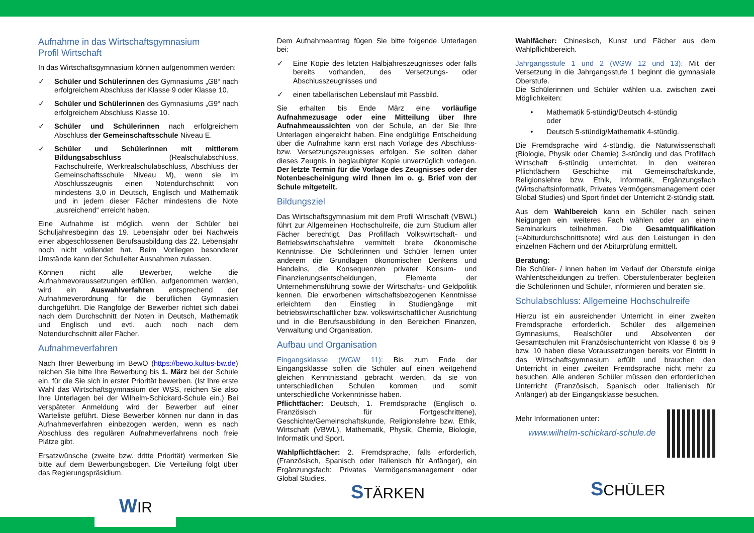Aufnahme in das Wirtschaftsgymnasium
Profil Wirtschaft
In das Wirtschaftsgymnasium können aufgenommen werden:
✓ Schüler und Schülerinnen des Gymnasiums „G8“ nach erfolgreichem Abschluss der Klasse 9 oder Klasse 10.
✓ Schüler und Schülerinnen des Gymnasiums „G9“ nach erfolgreichem Abschluss Klasse 10.
✓ Schüler und Schülerinnen nach erfolgreichem Abschluss der Gemeinschaftsschule Niveau E.
✓ Schüler und Schülerinnen mit mittlerem Bildungsabschluss (Realschulabschluss, Fachschulreife, Werkrealschulabschluss, Abschluss der Gemeinschaftsschule Niveau M), wenn sie im Abschlusszeugnis einen Notendurchschnitt von mindestens 3,0 in Deutsch, Englisch und Mathematik und in jedem dieser Fächer mindestens die Note „ausreichend“ erreicht haben.
Eine Aufnahme ist möglich, wenn der Schüler bei Schuljahresbeginn das 19. Lebensjahr oder bei Nachweis einer abgeschlossenen Berufsausbildung das 22. Lebensjahr noch nicht vollendet hat. Beim Vorliegen besonderer Umstände kann der Schulleiter Ausnahmen zulassen.
Können nicht alle Bewerber, welche die Aufnahmevoraussetzungen erfüllen, aufgenommen werden, wird ein Auswahlverfahren entsprechend der Aufnahmeverordnung für die beruflichen Gymnasien durchgeführt. Die Rangfolge der Bewerber richtet sich dabei nach dem Durchschnitt der Noten in Deutsch, Mathematik und Englisch und evtl. auch noch nach dem Notendurchschnitt aller Fächer.
Aufnahmeverfahren
Nach Ihrer Bewerbung im BewO (https://bewo.kultus-bw.de) reichen Sie bitte Ihre Bewerbung bis 1. März bei der Schule ein, für die Sie sich in erster Priorität bewerben. (Ist Ihre erste Wahl das Wirtschaftsgymnasium der WSS, reichen Sie also Ihre Unterlagen bei der Wilhelm-Schickard-Schule ein.) Bei verspäteter Anmeldung wird der Bewerber auf einer Warteliste geführt. Diese Bewerber können nur dann in das Aufnahmeverfahren einbezogen werden, wenn es nach Abschluss des regulären Aufnahmeverfahrens noch freie Plätze gibt.
Ersatzwünsche (zweite bzw. dritte Priorität) vermerken Sie bitte auf dem Bewerbungsbogen. Die Verteilung folgt über das Regierungspräsidium.
Dem Aufnahmeantrag fügen Sie bitte folgende Unterlagen bei:
✓ Eine Kopie des letzten Halbjahreszeugnisses oder falls bereits vorhanden, des Versetzungs- oder Abschlusszeugnisses und
✓ einen tabellarischen Lebenslauf mit Passbild.
Sie erhalten bis Ende März eine vorläufige Aufnahmezusage oder eine Mitteilung über Ihre Aufnahmeaussichten von der Schule, an der Sie Ihre Unterlagen eingereicht haben. Eine endgültige Entscheidung über die Aufnahme kann erst nach Vorlage des Abschluss- bzw. Versetzungszeugnisses erfolgen. Sie sollten daher dieses Zeugnis in beglaubigter Kopie unverzüglich vorlegen. Der letzte Termin für die Vorlage des Zeugnisses oder der Notenbescheinigung wird Ihnen im o. g. Brief von der Schule mitgeteilt.
Bildungsziel
Das Wirtschaftsgymnasium mit dem Profil Wirtschaft (VBWL) führt zur Allgemeinen Hochschulreife, die zum Studium aller Fächer berechtigt. Das Profilfach Volkswirtschaft- und Betriebswirtschaftslehre vermittelt breite ökonomische Kenntnisse. Die Schülerinnen und Schüler lernen unter anderem die Grundlagen ökonomischen Denkens und Handelns, die Konsequenzen privater Konsum- und Finanzierungsentscheidungen, Elemente der Unternehmensführung sowie der Wirtschafts- und Geldpolitik kennen. Die erworbenen wirtschaftsbezogenen Kenntnisse erleichtern den Einstieg in Studiengänge mit betriebswirtschaftlicher bzw. volkswirtschaftlicher Ausrichtung und in die Berufsausbildung in den Bereichen Finanzen, Verwaltung und Organisation.
Aufbau und Organisation
Eingangsklasse (WGW 11): Bis zum Ende der Eingangsklasse sollen die Schüler auf einen weitgehend gleichen Kenntnisstand gebracht werden, da sie von unterschiedlichen Schulen kommen und somit unterschiedliche Vorkenntnisse haben.
Pflichtfächer: Deutsch, 1. Fremdsprache (Englisch o. Französisch für Fortgeschrittene), Geschichte/Gemeinschaftskunde, Religionslehre bzw. Ethik, Wirtschaft (VBWL), Mathematik, Physik, Chemie, Biologie, Informatik und Sport.
Wahlpflichtfächer: 2. Fremdsprache, falls erforderlich, (Französisch, Spanisch oder Italienisch für Anfänger), ein Ergänzungsfach: Privates Vermögensmanagement oder Global Studies.
Wahlfächer: Chinesisch, Kunst und Fächer aus dem Wahlpflichtbereich.
Jahrgangsstufe 1 und 2 (WGW 12 und 13): Mit der Versetzung in die Jahrgangsstufe 1 beginnt die gymnasiale Oberstufe.
Die Schülerinnen und Schüler wählen u.a. zwischen zwei Möglichkeiten:
• Mathematik 5-stündig/Deutsch 4-stündig
oder
• Deutsch 5-stündig/Mathematik 4-stündig.
Die Fremdsprache wird 4-stündig, die Naturwissenschaft (Biologie, Physik oder Chemie) 3-stündig und das Profilfach Wirtschaft 6-stündig unterrichtet. In den weiteren Pflichtfächern Geschichte mit Gemeinschaftskunde, Religionslehre bzw. Ethik, Informatik, Ergänzungsfach (Wirtschaftsinformatik, Privates Vermögensmanagement oder Global Studies) und Sport findet der Unterricht 2-stündig statt.
Aus dem Wahlbereich kann ein Schüler nach seinen Neigungen ein weiteres Fach wählen oder an einem Seminarkurs teilnehmen. Die Gesamtqualifikation (=Abiturdurchschnittsnote) wird aus den Leistungen in den einzelnen Fächern und der Abiturprüfung ermittelt.
Beratung:
Die Schüler- / innen haben im Verlauf der Oberstufe einige Wahlentscheidungen zu treffen. Oberstufenberater begleiten die Schülerinnen und Schüler, informieren und beraten sie.
Schulabschluss: Allgemeine Hochschulreife
Hierzu ist ein ausreichender Unterricht in einer zweiten Fremdsprache erforderlich. Schüler des allgemeinen Gymnasiums, Realschüler und Absolventen der Gesamtschulen mit Französischunterricht von Klasse 6 bis 9 bzw. 10 haben diese Voraussetzungen bereits vor Eintritt in das Wirtschaftsgymnasium erfüllt und brauchen den Unterricht in einer zweiten Fremdsprache nicht mehr zu besuchen. Alle anderen Schüler müssen den erforderlichen Unterricht (Französisch, Spanisch oder Italienisch für Anfänger) ab der Eingangsklasse besuchen.
Mehr Informationen unter:
www.wilhelm-schickard-schule.de
WIR
STÄRKEN
SCHÜLER